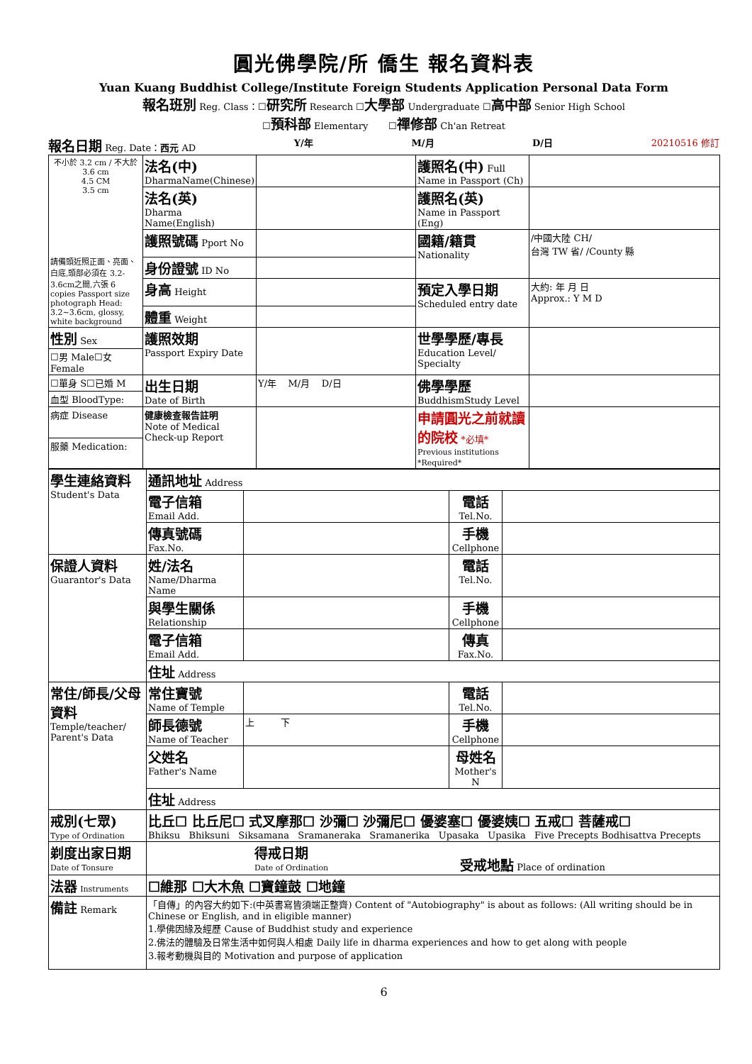圓光佛學院/所 僑生 報名資料表
Yuan Kuang Buddhist College/Institute Foreign Students Application Personal Data Form
報名班別 Reg. Class：☐研究所 Research ☐大學部 Undergraduate ☐高中部 Senior High School
☐預科部 Elementary ☐禪修部 Ch'an Retreat
報名日期 Reg. Date：西元 AD Y/年 M/月 D/日 20210516 修訂
| 不小於 3.2 cm / 不大於 3.6 cm 4.5 CM 3.5 cm 請備頭近照正面、亮面、白底,頭部必須在 3.2-3.6cm之間,六張 6 copies Passport size photograph Head: 3.2~3.6cm, glossy, white background | 法名(中) DharmaName(Chinese) | | 護照名(中) Full Name in Passport (Ch) | |
| | 法名(英) Dharma Name(English) | | 護照名(英) Name in Passport (Eng) | |
| | 護照號碼 Pport No | | 國籍/籍貫 Nationality | /中國大陸 CH/ 台灣 TW 省/ /County 縣 |
| | 身份證號 ID No | | | |
| | 身高 Height | | 預定入學日期 Scheduled entry date | 大約: 年 月 日 Approx.: Y M D |
| | 體重 Weight | | | |
| 性別 Sex | 護照效期 Passport Expiry Date | | 世學學歷/專長 Education Level/ Specialty | |
| ☐男 Male☐女 Female | | | | |
| ☐單身 S☐已婚 M | 出生日期 Date of Birth | Y/年 M/月 D/日 | 佛學學歷 BuddhismStudy Level | |
| 血型 BloodType: | | | | |
| 病症 Disease | 健康檢查報告註明 Note of Medical Check-up Report | | 申請圓光之前就讀的院校 *必填* Previous institutions *Required* | |
| 服藥 Medication: | | | | |
| 學生連絡資料 Student's Data | 通訊地址 Address | | | |
| | 電子信箱 Email Add. | | 電話 Tel.No. | |
| | 傳真號碼 Fax.No. | | 手機 Cellphone | |
| 保證人資料 Guarantor's Data | 姓/法名 Name/Dharma Name | | 電話 Tel.No. | |
| | 與學生關係 Relationship | | 手機 Cellphone | |
| | 電子信箱 Email Add. | | 傳真 Fax.No. | |
| | 住址 Address | | | |
| 常住/師長/父母資料 Temple/teacher/ Parent's Data | 常住寶號 Name of Temple | | 電話 Tel.No. | |
| | 師長德號 Name of Teacher | 上 下 | 手機 Cellphone | |
| | 父姓名 Father's Name | | 母姓名 Mother's N | |
| | 住址 Address | | | |
| 戒別(七眾) Type of Ordination | 比丘☐ 比丘尼☐ 式叉摩那☐ 沙彌☐ 沙彌尼☐ 優婆塞☐ 優婆姨☐ 五戒☐ 菩薩戒☐ Bhiksu Bhiksuni Siksamana Sramaneraka Sramanerika Upasaka Upasika Five Precepts Bodhisattva Precepts | | | |
| 剃度出家日期 Date of Tonsure | 得戒日期 Date of Ordination 受戒地點 Place of ordination | | | |
| 法器 Instruments | ☐維那 ☐大木魚 ☐寶鐘鼓 ☐地鐘 | | | |
| 備註 Remark | 「自傳」的內容大約如下:(中英書寫皆須端正整齊) Content of "Autobiography" is about as follows: (All writing should be in Chinese or English, and in eligible manner) 1.學佛因緣及經歷 Cause of Buddhist study and experience 2.佛法的體驗及日常生活中如何與人相處 Daily life in dharma experiences and how to get along with people 3.報考動機與目的 Motivation and purpose of application | | | |
6